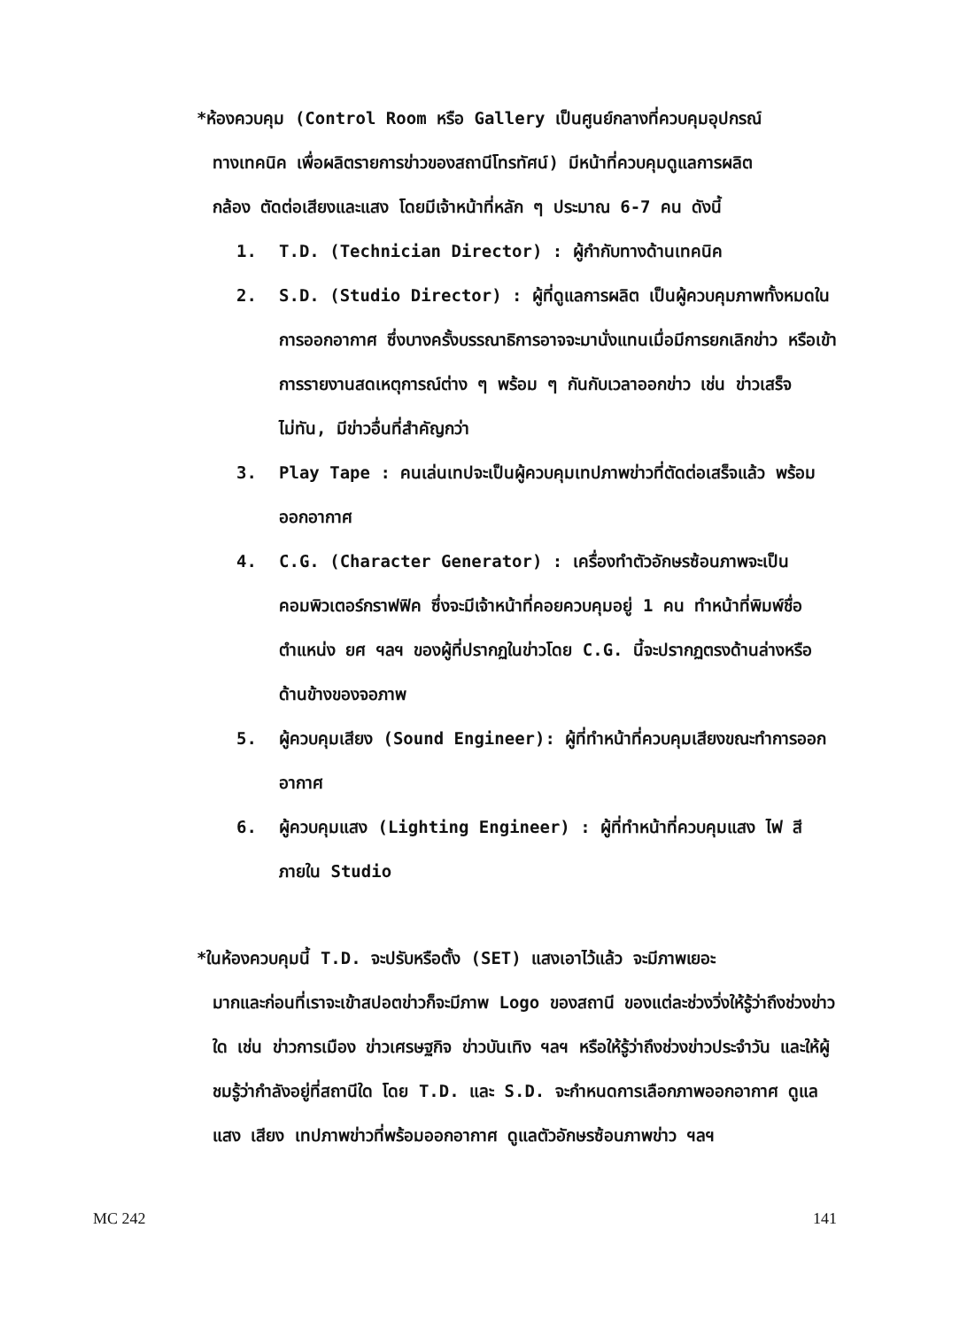*ห้องควบคุม (Control Room หรือ Gallery เป็นศูนย์กลางที่ควบคุมอุปกรณ์
ทางเทคนิค เพื่อผลิตรายการข่าวของสถานีโทรทัศน์) มีหน้าที่ควบคุมดูแลการผลิต
กล้อง ตัดต่อเสียงและแสง โดยมีเจ้าหน้าที่หลัก ๆ ประมาณ 6-7 คน ดังนี้
1. T.D. (Technician Director) : ผู้กำกับทางด้านเทคนิค
2. S.D. (Studio Director) : ผู้ที่ดูแลการผลิต เป็นผู้ควบคุมภาพทั้งหมดในการออกอากาศ ซึ่งบางครั้งบรรณาธิการอาจจะมานั่งแทนเมื่อมีการยกเลิกข่าว หรือเข้าการรายงานสดเหตุการณ์ต่าง ๆ พร้อม ๆ กันกับเวลาออกข่าว เช่น ข่าวเสร็จไม่ทัน, มีข่าวอื่นที่สำคัญกว่า
3. Play Tape : คนเล่นเทปจะเป็นผู้ควบคุมเทปภาพข่าวที่ตัดต่อเสร็จแล้ว พร้อมออกอากาศ
4. C.G. (Character Generator) : เครื่องทำตัวอักษรซ้อนภาพจะเป็นคอมพิวเตอร์กราฟฟิค ซึ่งจะมีเจ้าหน้าที่คอยควบคุมอยู่ 1 คน ทำหน้าที่พิมพ์ชื่อ ตำแหน่ง ยศ ฯลฯ ของผู้ที่ปรากฏในข่าวโดย C.G. นี้จะปรากฏตรงด้านล่างหรือด้านข้างของจอภาพ
5. ผู้ควบคุมเสียง (Sound Engineer): ผู้ที่ทำหน้าที่ควบคุมเสียงขณะทำการออกอากาศ
6. ผู้ควบคุมแสง (Lighting Engineer) : ผู้ที่ทำหน้าที่ควบคุมแสง ไฟ สี ภายใน Studio
*ในห้องควบคุมนี้ T.D. จะปรับหรือตั้ง (SET) แสงเอาไว้แล้ว จะมีภาพเยอะ
มากและก่อนที่เราจะเข้าสปอตข่าวก็จะมีภาพ Logo ของสถานี ของแต่ละช่วงวิ่งให้รู้ว่าถึงช่วงข่าวใด เช่น ข่าวการเมือง ข่าวเศรษฐกิจ ข่าวบันเทิง ฯลฯ หรือให้รู้ว่าถึงช่วงข่าวประจำวัน และให้ผู้ชมรู้ว่ากำลังอยู่ที่สถานีใด โดย T.D. และ S.D. จะกำหนดการเลือกภาพออกอากาศ ดูแล แสง เสียง เทปภาพข่าวที่พร้อมออกอากาศ ดูแลตัวอักษรซ้อนภาพข่าว ฯลฯ
MC 242 141